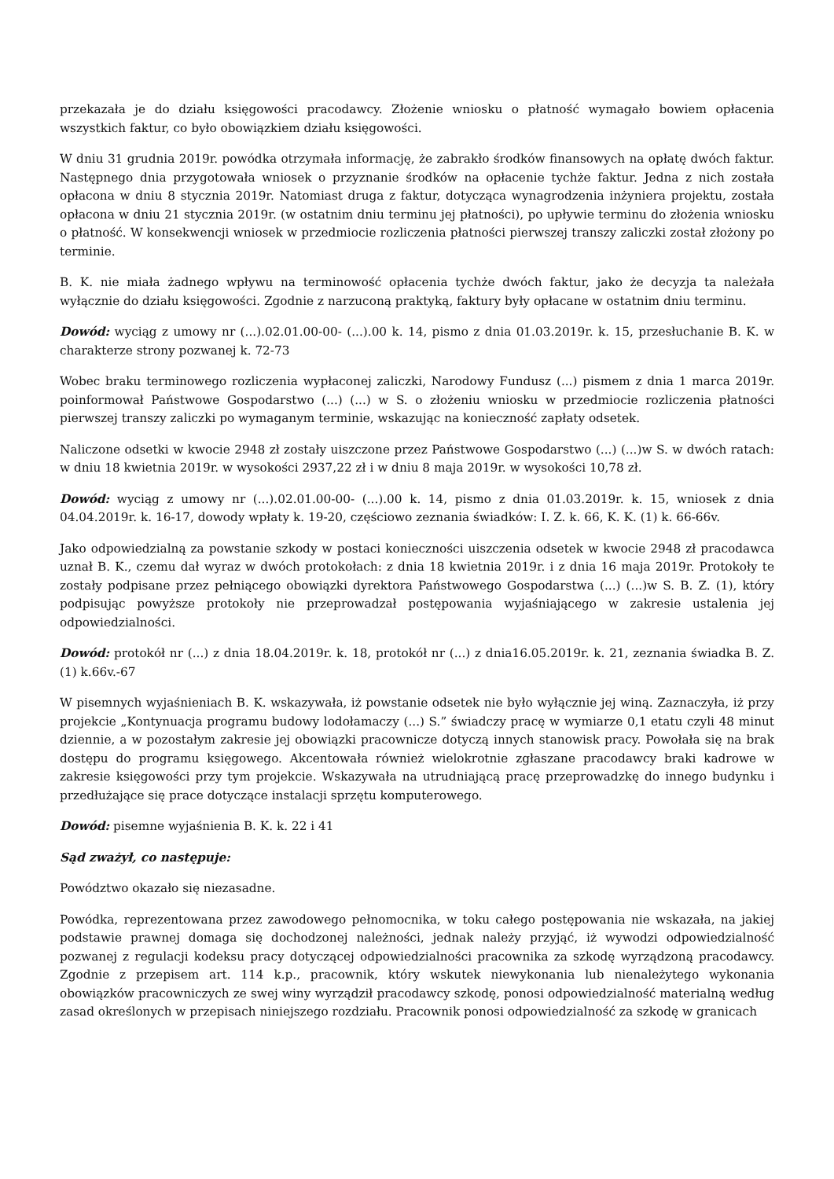przekazała je do działu księgowości pracodawcy. Złożenie wniosku o płatność wymagało bowiem opłacenia wszystkich faktur, co było obowiązkiem działu księgowości.
W dniu 31 grudnia 2019r. powódka otrzymała informację, że zabrakło środków finansowych na opłatę dwóch faktur. Następnego dnia przygotowała wniosek o przyznanie środków na opłacenie tychże faktur. Jedna z nich została opłacona w dniu 8 stycznia 2019r. Natomiast druga z faktur, dotycząca wynagrodzenia inżyniera projektu, została opłacona w dniu 21 stycznia 2019r. (w ostatnim dniu terminu jej płatności), po upływie terminu do złożenia wniosku o płatność. W konsekwencji wniosek w przedmiocie rozliczenia płatności pierwszej transzy zaliczki został złożony po terminie.
B. K. nie miała żadnego wpływu na terminowość opłacenia tychże dwóch faktur, jako że decyzja ta należała wyłącznie do działu księgowości. Zgodnie z narzuconą praktyką, faktury były opłacane w ostatnim dniu terminu.
Dowód: wyciąg z umowy nr (...).02.01.00-00- (...).00 k. 14, pismo z dnia 01.03.2019r. k. 15, przesłuchanie B. K. w charakterze strony pozwanej k. 72-73
Wobec braku terminowego rozliczenia wypłaconej zaliczki, Narodowy Fundusz (...) pismem z dnia 1 marca 2019r. poinformował Państwowe Gospodarstwo (...) (...) w S. o złożeniu wniosku w przedmiocie rozliczenia płatności pierwszej transzy zaliczki po wymaganym terminie, wskazując na konieczność zapłaty odsetek.
Naliczone odsetki w kwocie 2948 zł zostały uiszczone przez Państwowe Gospodarstwo (...) (...)w S. w dwóch ratach: w dniu 18 kwietnia 2019r. w wysokości 2937,22 zł i w dniu 8 maja 2019r. w wysokości 10,78 zł.
Dowód: wyciąg z umowy nr (...).02.01.00-00- (...).00 k. 14, pismo z dnia 01.03.2019r. k. 15, wniosek z dnia 04.04.2019r. k. 16-17, dowody wpłaty k. 19-20, częściowo zeznania świadków: I. Z. k. 66, K. K. (1) k. 66-66v.
Jako odpowiedzialną za powstanie szkody w postaci konieczności uiszczenia odsetek w kwocie 2948 zł pracodawca uznał B. K., czemu dał wyraz w dwóch protokołach: z dnia 18 kwietnia 2019r. i z dnia 16 maja 2019r. Protokoły te zostały podpisane przez pełniącego obowiązki dyrektora Państwowego Gospodarstwa (...) (...)w S. B. Z. (1), który podpisując powyższe protokoły nie przeprowadzał postępowania wyjaśniającego w zakresie ustalenia jej odpowiedzialności.
Dowód: protokół nr (...) z dnia 18.04.2019r. k. 18, protokół nr (...) z dnia16.05.2019r. k. 21, zeznania świadka B. Z. (1) k.66v.-67
W pisemnych wyjaśnieniach B. K. wskazywała, iż powstanie odsetek nie było wyłącznie jej winą. Zaznaczyła, iż przy projekcie „Kontynuacja programu budowy lodołamaczy (...) S.” świadczy pracę w wymiarze 0,1 etatu czyli 48 minut dziennie, a w pozostałym zakresie jej obowiązki pracownicze dotyczą innych stanowisk pracy. Powołała się na brak dostępu do programu księgowego. Akcentowała również wielokrotnie zgłaszane pracodawcy braki kadrowe w zakresie księgowości przy tym projekcie. Wskazywała na utrudniającą pracę przeprowadzkę do innego budynku i przedłużające się prace dotyczące instalacji sprzętu komputerowego.
Dowód: pisemne wyjaśnienia B. K. k. 22 i 41
Sąd zważył, co następuje:
Powództwo okazało się niezasadne.
Powódka, reprezentowana przez zawodowego pełnomocnika, w toku całego postępowania nie wskazała, na jakiej podstawie prawnej domaga się dochodzonej należności, jednak należy przyjąć, iż wywodzi odpowiedzialność pozwanej z regulacji kodeksu pracy dotyczącej odpowiedzialności pracownika za szkodę wyrządzoną pracodawcy. Zgodnie z przepisem art. 114 k.p., pracownik, który wskutek niewykonania lub nienależytego wykonania obowiązków pracowniczych ze swej winy wyrządził pracodawcy szkodę, ponosi odpowiedzialność materialną według zasad określonych w przepisach niniejszego rozdziału. Pracownik ponosi odpowiedzialność za szkodę w granicach